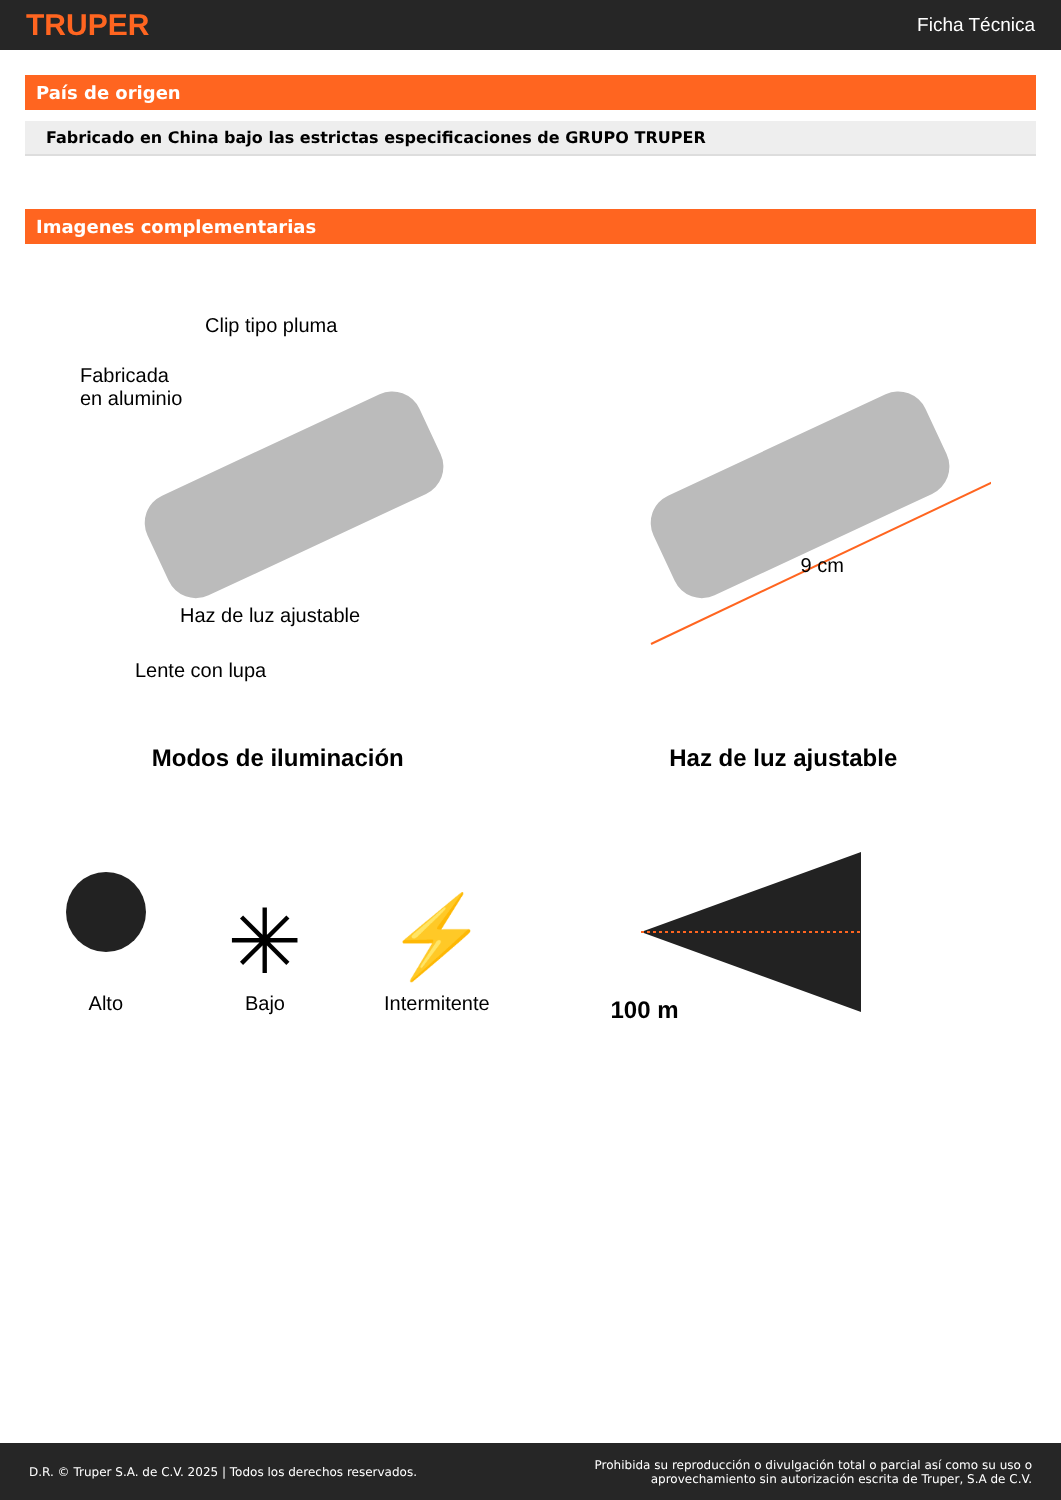TRUPER Ficha Técnica
País de origen
Fabricado en China bajo las estrictas especificaciones de GRUPO TRUPER
Imagenes complementarias
Clip tipo pluma
Fabricada
en aluminio
Haz de luz ajustable
Lente con lupa
9 cm
Modos de iluminación
Alto
✳
Bajo
⚡
Intermitente
Haz de luz ajustable
100 m
D.R. © Truper S.A. de C.V. 2025 | Todos los derechos reservados.
Prohibida su reproducción o divulgación total o parcial así como su uso o
aprovechamiento sin autorización escrita de Truper, S.A de C.V.